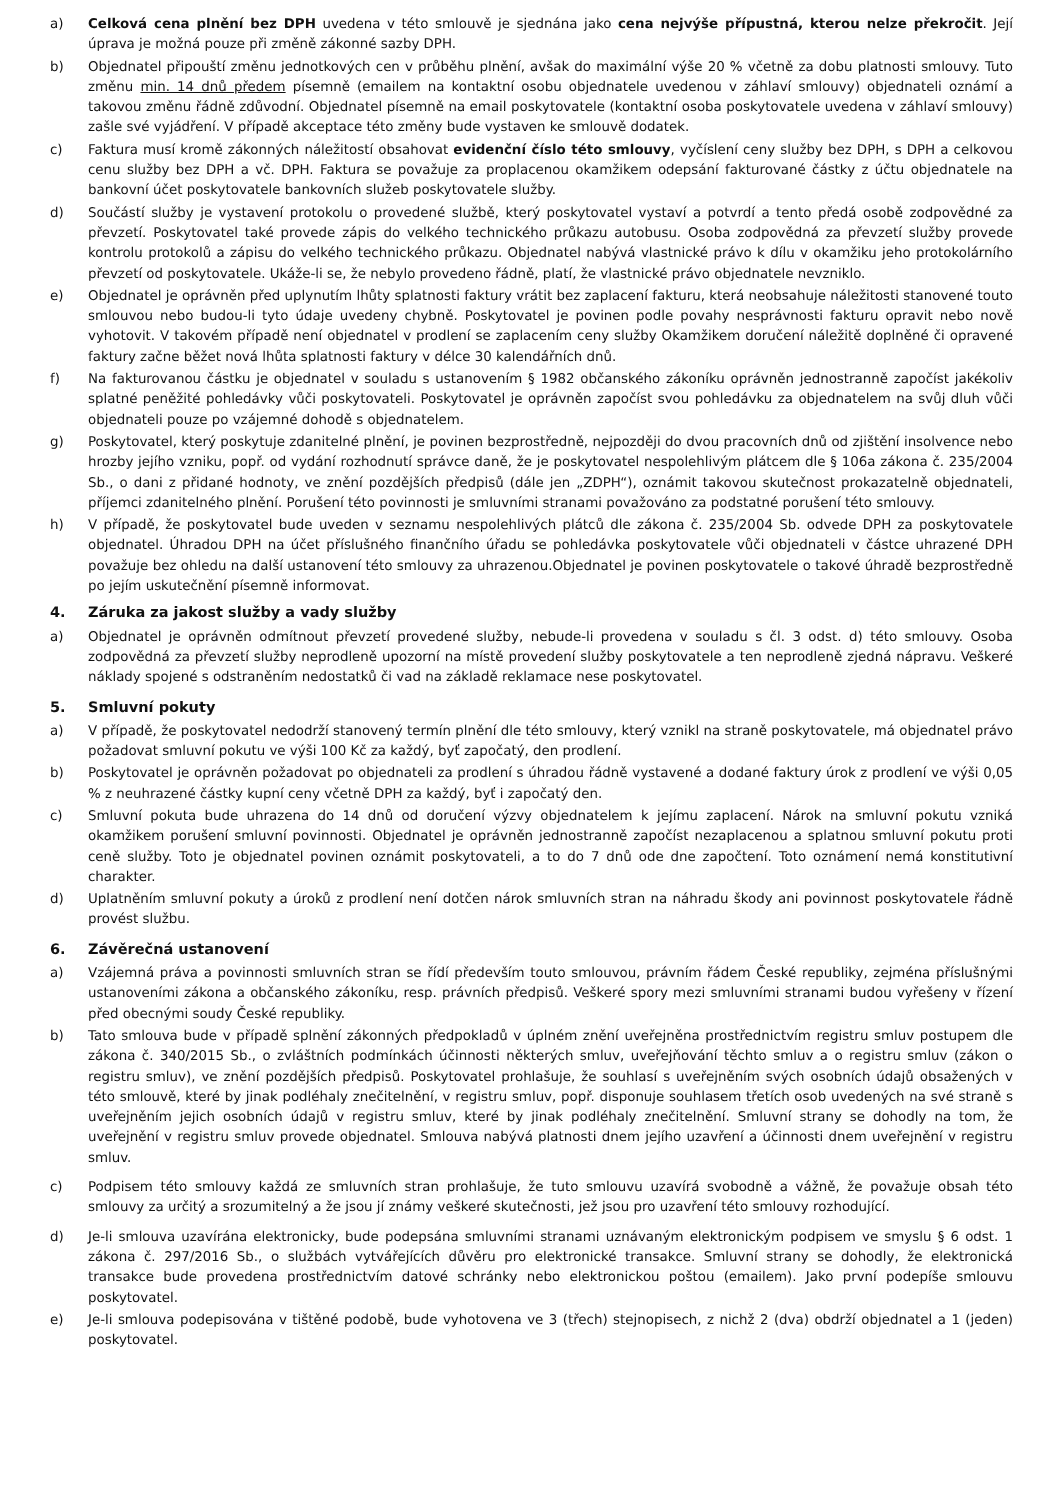a) Celková cena plnění bez DPH uvedena v této smlouvě je sjednána jako cena nejvýše přípustná, kterou nelze překročit. Její úprava je možná pouze při změně zákonné sazby DPH.
b) Objednatel připouští změnu jednotkových cen v průběhu plnění, avšak do maximální výše 20 % včetně za dobu platnosti smlouvy. Tuto změnu min. 14 dnů předem písemně (emailem na kontaktní osobu objednatele uvedenou v záhlaví smlouvy) objednateli oznámí a takovou změnu řádně zdůvodní. Objednatel písemně na email poskytovatele (kontaktní osoba poskytovatele uvedena v záhlaví smlouvy) zašle své vyjádření. V případě akceptace této změny bude vystaven ke smlouvě dodatek.
c) Faktura musí kromě zákonných náležitostí obsahovat evidenční číslo této smlouvy, vyčíslení ceny služby bez DPH, s DPH a celkovou cenu služby bez DPH a vč. DPH. Faktura se považuje za proplacenou okamžikem odepsání fakturované částky z účtu objednatele na bankovní účet poskytovatele bankovních služeb poskytovatele služby.
d) Součástí služby je vystavení protokolu o provedené službě, který poskytovatel vystaví a potvrdí a tento předá osobě zodpovědné za převzetí. Poskytovatel také provede zápis do velkého technického průkazu autobusu. Osoba zodpovědná za převzetí služby provede kontrolu protokolů a zápisu do velkého technického průkazu. Objednatel nabývá vlastnické právo k dílu v okamžiku jeho protokolárního převzetí od poskytovatele. Ukáže-li se, že nebylo provedeno řádně, platí, že vlastnické právo objednatele nevzniklo.
e) Objednatel je oprávněn před uplynutím lhůty splatnosti faktury vrátit bez zaplacení fakturu, která neobsahuje náležitosti stanovené touto smlouvou nebo budou-li tyto údaje uvedeny chybně. Poskytovatel je povinen podle povahy nesprávnosti fakturu opravit nebo nově vyhotovit. V takovém případě není objednatel v prodlení se zaplacením ceny služby Okamžikem doručení náležitě doplněné či opravené faktury začne běžet nová lhůta splatnosti faktury v délce 30 kalendářních dnů.
f) Na fakturovanou částku je objednatel v souladu s ustanovením § 1982 občanského zákoníku oprávněn jednostranně započíst jakékoliv splatné peněžité pohledávky vůči poskytovateli. Poskytovatel je oprávněn započíst svou pohledávku za objednatelem na svůj dluh vůči objednateli pouze po vzájemné dohodě s objednatelem.
g) Poskytovatel, který poskytuje zdanitelné plnění, je povinen bezprostředně, nejpozději do dvou pracovních dnů od zjištění insolvence nebo hrozby jejího vzniku, popř. od vydání rozhodnutí správce daně, že je poskytovatel nespolehlivým plátcem dle § 106a zákona č. 235/2004 Sb., o dani z přidané hodnoty, ve znění pozdějších předpisů (dále jen „ZDPH“), oznámit takovou skutečnost prokazatelně objednateli, příjemci zdanitelného plnění. Porušení této povinnosti je smluvními stranami považováno za podstatné porušení této smlouvy.
h) V případě, že poskytovatel bude uveden v seznamu nespolehlivých plátců dle zákona č. 235/2004 Sb. odvede DPH za poskytovatele objednatel. Úhradou DPH na účet příslušného finančního úřadu se pohledávka poskytovatele vůči objednateli v částce uhrazené DPH považuje bez ohledu na další ustanovení této smlouvy za uhrazenou.Objednatel je povinen poskytovatele o takové úhradě bezprostředně po jejím uskutečnění písemně informovat.
4. Záruka za jakost služby a vady služby
a) Objednatel je oprávněn odmítnout převzetí provedené služby, nebude-li provedena v souladu s čl. 3 odst. d) této smlouvy. Osoba zodpovědná za převzetí služby neprodleně upozorní na místě provedení služby poskytovatele a ten neprodleně zjedná nápravu. Veškeré náklady spojené s odstraněním nedostatků či vad na základě reklamace nese poskytovatel.
5. Smluvní pokuty
a) V případě, že poskytovatel nedodrží stanovený termín plnění dle této smlouvy, který vznikl na straně poskytovatele, má objednatel právo požadovat smluvní pokutu ve výši 100 Kč za každý, byť započatý, den prodlení.
b) Poskytovatel je oprávněn požadovat po objednateli za prodlení s úhradou řádně vystavené a dodané faktury úrok z prodlení ve výši 0,05 % z neuhrazené částky kupní ceny včetně DPH za každý, byť i započatý den.
c) Smluvní pokuta bude uhrazena do 14 dnů od doručení výzvy objednatelem k jejímu zaplacení. Nárok na smluvní pokutu vzniká okamžikem porušení smluvní povinnosti. Objednatel je oprávněn jednostranně započíst nezaplacenou a splatnou smluvní pokutu proti ceně služby. Toto je objednatel povinen oznámit poskytovateli, a to do 7 dnů ode dne započtení. Toto oznámení nemá konstitutivní charakter.
d) Uplatněním smluvní pokuty a úroků z prodlení není dotčen nárok smluvních stran na náhradu škody ani povinnost poskytovatele řádně provést službu.
6. Závěrečná ustanovení
a) Vzájemná práva a povinnosti smluvních stran se řídí především touto smlouvou, právním řádem České republiky, zejména příslušnými ustanoveními zákona a občanského zákoníku, resp. právních předpisů. Veškeré spory mezi smluvními stranami budou vyřešeny v řízení před obecnými soudy České republiky.
b) Tato smlouva bude v případě splnění zákonných předpokladů v úplném znění uveřejněna prostřednictvím registru smluv postupem dle zákona č. 340/2015 Sb., o zvláštních podmínkách účinnosti některých smluv, uveřejňování těchto smluv a o registru smluv (zákon o registru smluv), ve znění pozdějších předpisů. Poskytovatel prohlašuje, že souhlasí s uveřejněním svých osobních údajů obsažených v této smlouvě, které by jinak podléhaly znečitelnění, v registru smluv, popř. disponuje souhlasem třetích osob uvedených na své straně s uveřejněním jejich osobních údajů v registru smluv, které by jinak podléhaly znečitelnění. Smluvní strany se dohodly na tom, že uveřejnění v registru smluv provede objednatel. Smlouva nabývá platnosti dnem jejího uzavření a účinnosti dnem uveřejnění v registru smluv.
c) Podpisem této smlouvy každá ze smluvních stran prohlašuje, že tuto smlouvu uzavírá svobodně a vážně, že považuje obsah této smlouvy za určitý a srozumitelný a že jsou jí známy veškeré skutečnosti, jež jsou pro uzavření této smlouvy rozhodující.
d) Je-li smlouva uzavírána elektronicky, bude podepsána smluvními stranami uznávaným elektronickým podpisem ve smyslu § 6 odst. 1 zákona č. 297/2016 Sb., o službách vytvářejících důvěru pro elektronické transakce. Smluvní strany se dohodly, že elektronická transakce bude provedena prostřednictvím datové schránky nebo elektronickou poštou (emailem). Jako první podepíše smlouvu poskytovatel.
e) Je-li smlouva podepisována v tištěné podobě, bude vyhotovena ve 3 (třech) stejnopisech, z nichž 2 (dva) obdrží objednatel a 1 (jeden) poskytovatel.